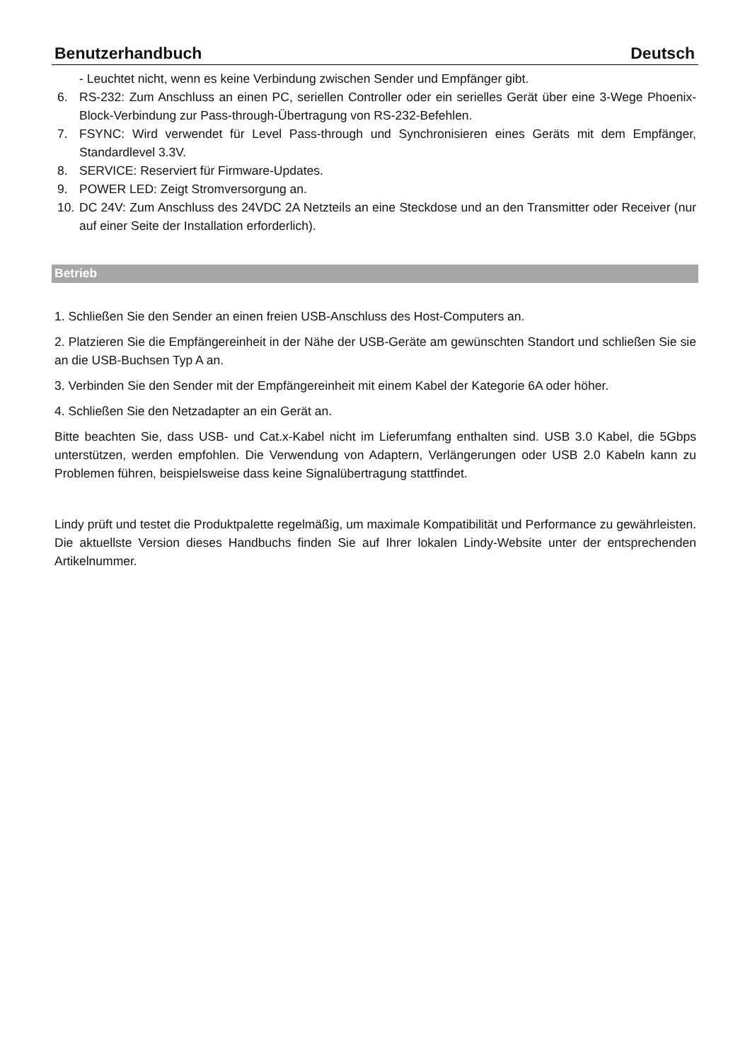Benutzerhandbuch Deutsch
- Leuchtet nicht, wenn es keine Verbindung zwischen Sender und Empfänger gibt.
6. RS-232: Zum Anschluss an einen PC, seriellen Controller oder ein serielles Gerät über eine 3-Wege Phoenix-Block-Verbindung zur Pass-through-Übertragung von RS-232-Befehlen.
7. FSYNC: Wird verwendet für Level Pass-through und Synchronisieren eines Geräts mit dem Empfänger, Standardlevel 3.3V.
8. SERVICE: Reserviert für Firmware-Updates.
9. POWER LED: Zeigt Stromversorgung an.
10. DC 24V: Zum Anschluss des 24VDC 2A Netzteils an eine Steckdose und an den Transmitter oder Receiver (nur auf einer Seite der Installation erforderlich).
Betrieb
1. Schließen Sie den Sender an einen freien USB-Anschluss des Host-Computers an.
2. Platzieren Sie die Empfängereinheit in der Nähe der USB-Geräte am gewünschten Standort und schließen Sie sie an die USB-Buchsen Typ A an.
3. Verbinden Sie den Sender mit der Empfängereinheit mit einem Kabel der Kategorie 6A oder höher.
4. Schließen Sie den Netzadapter an ein Gerät an.
Bitte beachten Sie, dass USB- und Cat.x-Kabel nicht im Lieferumfang enthalten sind. USB 3.0 Kabel, die 5Gbps unterstützen, werden empfohlen. Die Verwendung von Adaptern, Verlängerungen oder USB 2.0 Kabeln kann zu Problemen führen, beispielsweise dass keine Signalübertragung stattfindet.
Lindy prüft und testet die Produktpalette regelmäßig, um maximale Kompatibilität und Performance zu gewährleisten. Die aktuellste Version dieses Handbuchs finden Sie auf Ihrer lokalen Lindy-Website unter der entsprechenden Artikelnummer.